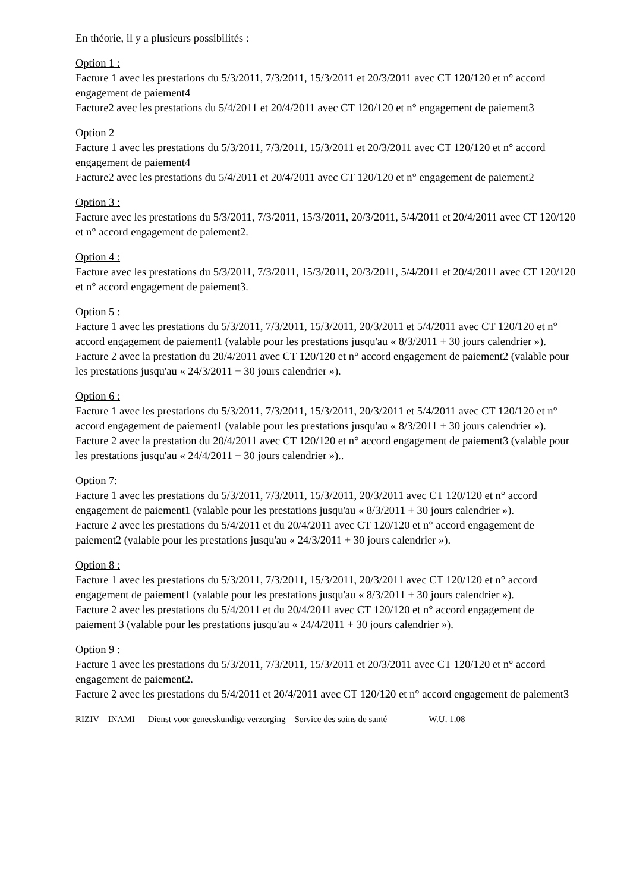En théorie, il y a plusieurs possibilités :
Option 1 :
Facture 1 avec les prestations du 5/3/2011, 7/3/2011, 15/3/2011 et 20/3/2011 avec CT 120/120 et n° accord engagement de paiement4
Facture2 avec les prestations du 5/4/2011 et 20/4/2011 avec CT 120/120 et n° engagement de paiement3
Option 2
Facture 1 avec les prestations du 5/3/2011, 7/3/2011, 15/3/2011 et 20/3/2011 avec CT 120/120 et n° accord engagement de paiement4
Facture2 avec les prestations du 5/4/2011 et 20/4/2011 avec CT 120/120 et n° engagement de paiement2
Option 3 :
Facture avec les prestations du 5/3/2011, 7/3/2011, 15/3/2011, 20/3/2011, 5/4/2011 et 20/4/2011 avec CT 120/120 et n° accord engagement de paiement2.
Option 4 :
Facture avec les prestations du 5/3/2011, 7/3/2011, 15/3/2011, 20/3/2011, 5/4/2011 et 20/4/2011 avec CT 120/120 et n° accord engagement de paiement3.
Option 5 :
Facture 1 avec les prestations du 5/3/2011, 7/3/2011, 15/3/2011, 20/3/2011 et 5/4/2011 avec CT 120/120 et n° accord engagement de paiement1 (valable pour les prestations jusqu'au « 8/3/2011 + 30 jours calendrier »).
Facture 2 avec la prestation du 20/4/2011 avec CT 120/120 et n° accord engagement de paiement2 (valable pour les prestations jusqu'au « 24/3/2011 + 30 jours calendrier »).
Option 6 :
Facture 1 avec les prestations du 5/3/2011, 7/3/2011, 15/3/2011, 20/3/2011 et 5/4/2011 avec CT 120/120 et n° accord engagement de paiement1 (valable pour les prestations jusqu'au « 8/3/2011 + 30 jours calendrier »).
Facture 2 avec la prestation du 20/4/2011 avec CT 120/120 et n° accord engagement de paiement3 (valable pour les prestations jusqu'au « 24/4/2011 + 30 jours calendrier »)..
Option 7:
Facture 1 avec les prestations du 5/3/2011, 7/3/2011, 15/3/2011, 20/3/2011 avec CT 120/120 et n° accord engagement de paiement1 (valable pour les prestations jusqu'au « 8/3/2011 + 30 jours calendrier »).
Facture 2 avec les prestations du 5/4/2011 et du 20/4/2011 avec CT 120/120 et n° accord engagement de paiement2 (valable pour les prestations jusqu'au « 24/3/2011 + 30 jours calendrier »).
Option 8 :
Facture 1 avec les prestations du 5/3/2011, 7/3/2011, 15/3/2011, 20/3/2011 avec CT 120/120 et n° accord engagement de paiement1 (valable pour les prestations jusqu'au « 8/3/2011 + 30 jours calendrier »).
Facture 2 avec les prestations du 5/4/2011 et du 20/4/2011 avec CT 120/120 et n° accord engagement de paiement 3 (valable pour les prestations jusqu'au « 24/4/2011 + 30 jours calendrier »).
Option 9 :
Facture 1 avec les prestations du 5/3/2011, 7/3/2011, 15/3/2011 et 20/3/2011 avec CT 120/120 et n° accord engagement de paiement2.
Facture 2 avec les prestations du 5/4/2011 et 20/4/2011 avec CT 120/120 et n° accord engagement de paiement3
RIZIV – INAMI Dienst voor geneeskundige verzorging – Service des soins de santé W.U. 1.08